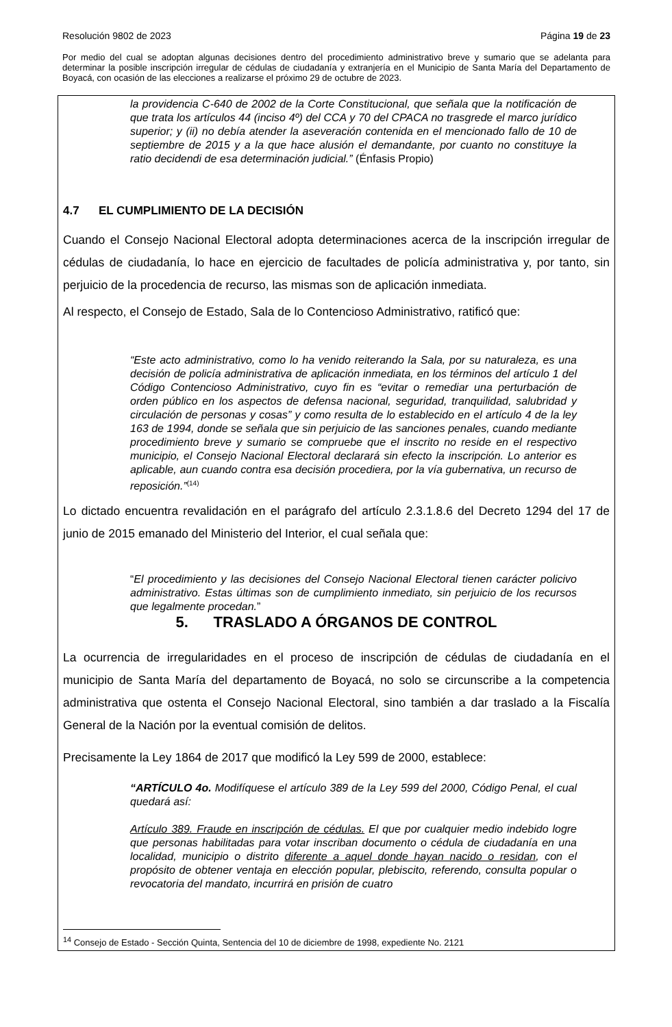Resolución 9802 de 2023 Página 19 de 23
Por medio del cual se adoptan algunas decisiones dentro del procedimiento administrativo breve y sumario que se adelanta para determinar la posible inscripción irregular de cédulas de ciudadanía y extranjería en el Municipio de Santa María del Departamento de Boyacá, con ocasión de las elecciones a realizarse el próximo 29 de octubre de 2023.
la providencia C-640 de 2002 de la Corte Constitucional, que señala que la notificación de que trata los artículos 44 (inciso 4º) del CCA y 70 del CPACA no trasgrede el marco jurídico superior; y (ii) no debía atender la aseveración contenida en el mencionado fallo de 10 de septiembre de 2015 y a la que hace alusión el demandante, por cuanto no constituye la ratio decidendi de esa determinación judicial.” (Énfasis Propio)
4.7 EL CUMPLIMIENTO DE LA DECISIÓN
Cuando el Consejo Nacional Electoral adopta determinaciones acerca de la inscripción irregular de cédulas de ciudadanía, lo hace en ejercicio de facultades de policía administrativa y, por tanto, sin perjuicio de la procedencia de recurso, las mismas son de aplicación inmediata.
Al respecto, el Consejo de Estado, Sala de lo Contencioso Administrativo, ratificó que:
“Este acto administrativo, como lo ha venido reiterando la Sala, por su naturaleza, es una decisión de policía administrativa de aplicación inmediata, en los términos del artículo 1 del Código Contencioso Administrativo, cuyo fin es “evitar o remediar una perturbación de orden público en los aspectos de defensa nacional, seguridad, tranquilidad, salubridad y circulación de personas y cosas” y como resulta de lo establecido en el artículo 4 de la ley 163 de 1994, donde se señala que sin perjuicio de las sanciones penales, cuando mediante procedimiento breve y sumario se compruebe que el inscrito no reside en el respectivo municipio, el Consejo Nacional Electoral declarará sin efecto la inscripción. Lo anterior es aplicable, aun cuando contra esa decisión procediera, por la vía gubernativa, un recurso de reposición.”<sup>(14)</sup>
Lo dictado encuentra revalidación en el parágrafo del artículo 2.3.1.8.6 del Decreto 1294 del 17 de junio de 2015 emanado del Ministerio del Interior, el cual señala que:
“El procedimiento y las decisiones del Consejo Nacional Electoral tienen carácter policivo administrativo. Estas últimas son de cumplimiento inmediato, sin perjuicio de los recursos que legalmente procedan.”
5. TRASLADO A ÓRGANOS DE CONTROL
La ocurrencia de irregularidades en el proceso de inscripción de cédulas de ciudadanía en el municipio de Santa María del departamento de Boyacá, no solo se circunscribe a la competencia administrativa que ostenta el Consejo Nacional Electoral, sino también a dar traslado a la Fiscalía General de la Nación por la eventual comisión de delitos.
Precisamente la Ley 1864 de 2017 que modificó la Ley 599 de 2000, establece:
“ARTÍCULO 4o. Modifíquese el artículo 389 de la Ley 599 del 2000, Código Penal, el cual quedará así:
Artículo 389. Fraude en inscripción de cédulas. El que por cualquier medio indebido logre que personas habilitadas para votar inscriban documento o cédula de ciudadanía en una localidad, municipio o distrito diferente a aquel donde hayan nacido o residan, con el propósito de obtener ventaja en elección popular, plebiscito, referendo, consulta popular o revocatoria del mandato, incurrirá en prisión de cuatro
<sup>14</sup> Consejo de Estado - Sección Quinta, Sentencia del 10 de diciembre de 1998, expediente No. 2121